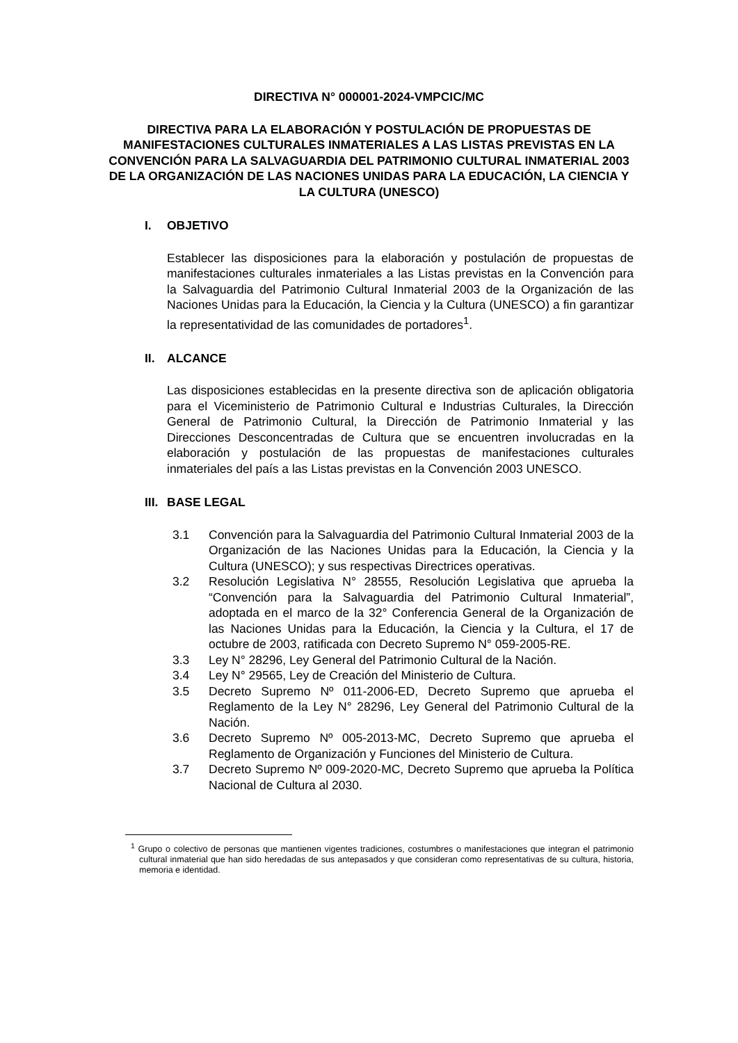DIRECTIVA N° 000001-2024-VMPCIC/MC
DIRECTIVA PARA LA ELABORACIÓN Y POSTULACIÓN DE PROPUESTAS DE MANIFESTACIONES CULTURALES INMATERIALES A LAS LISTAS PREVISTAS EN LA CONVENCIÓN PARA LA SALVAGUARDIA DEL PATRIMONIO CULTURAL INMATERIAL 2003 DE LA ORGANIZACIÓN DE LAS NACIONES UNIDAS PARA LA EDUCACIÓN, LA CIENCIA Y LA CULTURA (UNESCO)
I. OBJETIVO
Establecer las disposiciones para la elaboración y postulación de propuestas de manifestaciones culturales inmateriales a las Listas previstas en la Convención para la Salvaguardia del Patrimonio Cultural Inmaterial 2003 de la Organización de las Naciones Unidas para la Educación, la Ciencia y la Cultura (UNESCO) a fin garantizar la representatividad de las comunidades de portadores<sup>1</sup>.
II. ALCANCE
Las disposiciones establecidas en la presente directiva son de aplicación obligatoria para el Viceministerio de Patrimonio Cultural e Industrias Culturales, la Dirección General de Patrimonio Cultural, la Dirección de Patrimonio Inmaterial y las Direcciones Desconcentradas de Cultura que se encuentren involucradas en la elaboración y postulación de las propuestas de manifestaciones culturales inmateriales del país a las Listas previstas en la Convención 2003 UNESCO.
III. BASE LEGAL
3.1 Convención para la Salvaguardia del Patrimonio Cultural Inmaterial 2003 de la Organización de las Naciones Unidas para la Educación, la Ciencia y la Cultura (UNESCO); y sus respectivas Directrices operativas.
3.2 Resolución Legislativa N° 28555, Resolución Legislativa que aprueba la “Convención para la Salvaguardia del Patrimonio Cultural Inmaterial”, adoptada en el marco de la 32° Conferencia General de la Organización de las Naciones Unidas para la Educación, la Ciencia y la Cultura, el 17 de octubre de 2003, ratificada con Decreto Supremo N° 059-2005-RE.
3.3 Ley N° 28296, Ley General del Patrimonio Cultural de la Nación.
3.4 Ley N° 29565, Ley de Creación del Ministerio de Cultura.
3.5 Decreto Supremo Nº 011-2006-ED, Decreto Supremo que aprueba el Reglamento de la Ley N° 28296, Ley General del Patrimonio Cultural de la Nación.
3.6 Decreto Supremo Nº 005-2013-MC, Decreto Supremo que aprueba el Reglamento de Organización y Funciones del Ministerio de Cultura.
3.7 Decreto Supremo Nº 009-2020-MC, Decreto Supremo que aprueba la Política Nacional de Cultura al 2030.
<sup>1</sup> Grupo o colectivo de personas que mantienen vigentes tradiciones, costumbres o manifestaciones que integran el patrimonio cultural inmaterial que han sido heredadas de sus antepasados y que consideran como representativas de su cultura, historia, memoria e identidad.